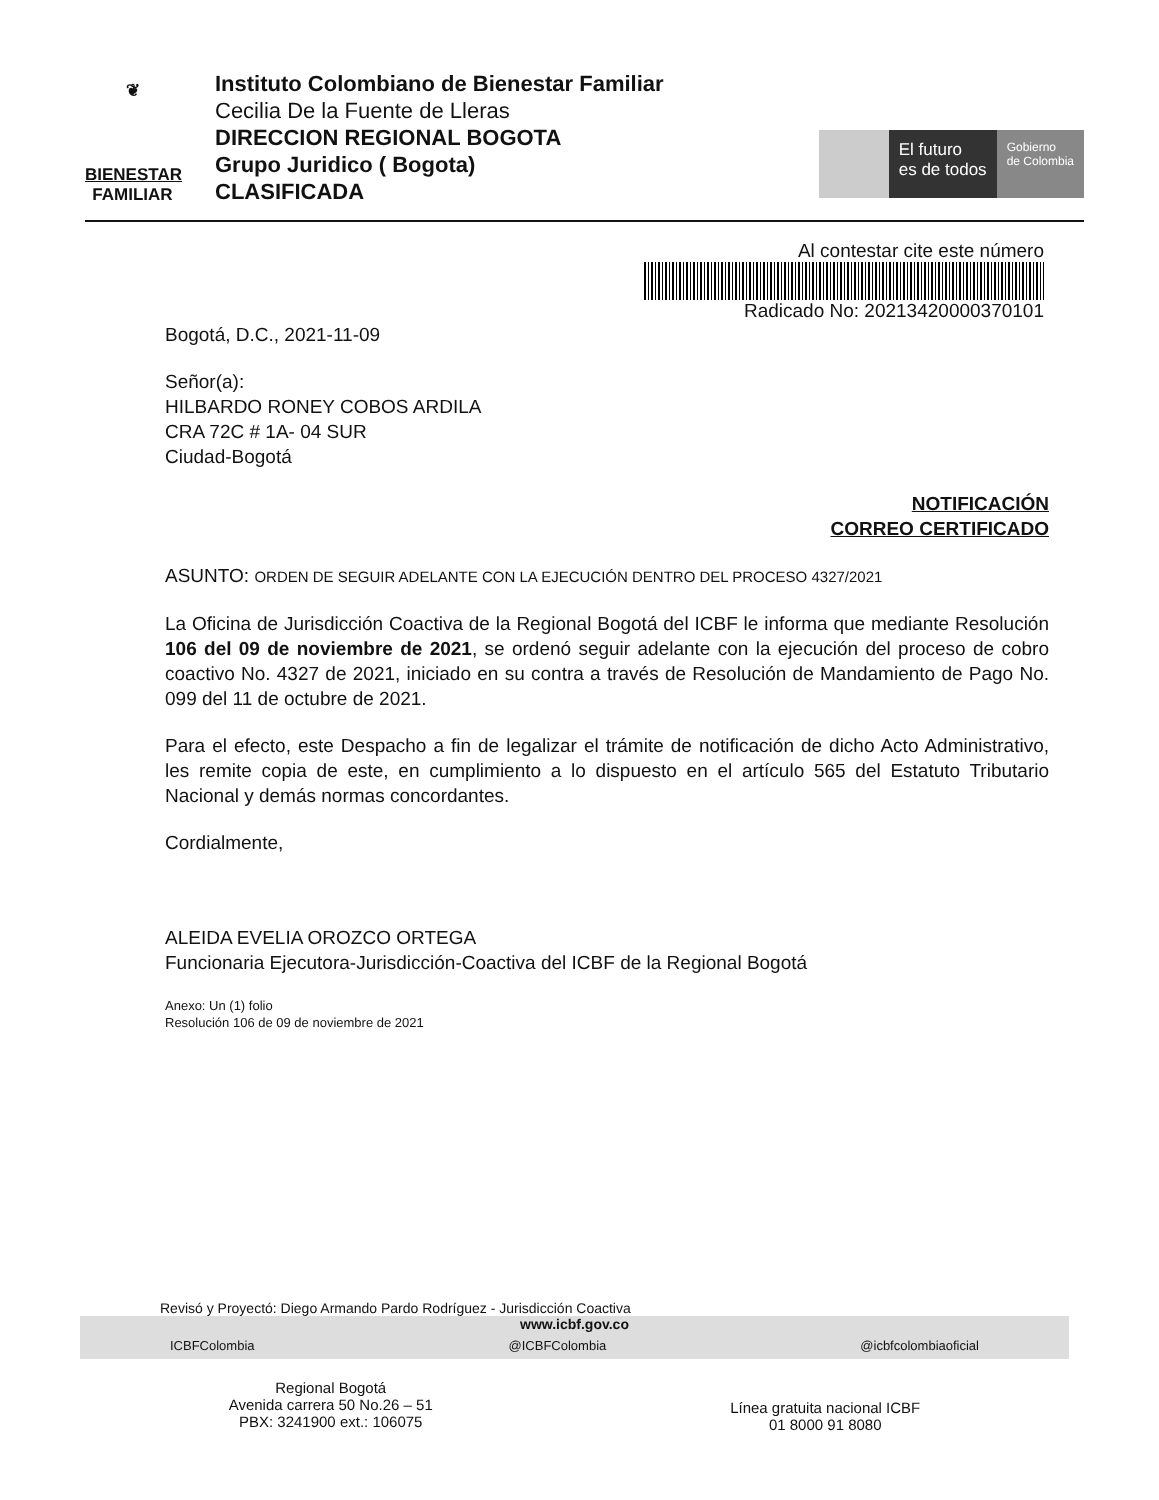❦
BIENESTAR
FAMILIAR
Instituto Colombiano de Bienestar Familiar
Cecilia De la Fuente de Lleras
DIRECCION REGIONAL BOGOTA
Grupo Juridico ( Bogota)
CLASIFICADA
El futuro
es de todos
Gobierno
de Colombia
Al contestar cite este número
Radicado No: 20213420000370101
Bogotá, D.C., 2021-11-09
Señor(a):
HILBARDO RONEY COBOS ARDILA
CRA 72C # 1A- 04 SUR
Ciudad-Bogotá
NOTIFICACIÓN
CORREO CERTIFICADO
ASUNTO: ORDEN DE SEGUIR ADELANTE CON LA EJECUCIÓN DENTRO DEL PROCESO 4327/2021
La Oficina de Jurisdicción Coactiva de la Regional Bogotá del ICBF le informa que mediante Resolución 106 del 09 de noviembre de 2021, se ordenó seguir adelante con la ejecución del proceso de cobro coactivo No. 4327 de 2021, iniciado en su contra a través de Resolución de Mandamiento de Pago No. 099 del 11 de octubre de 2021.
Para el efecto, este Despacho a fin de legalizar el trámite de notificación de dicho Acto Administrativo, les remite copia de este, en cumplimiento a lo dispuesto en el artículo 565 del Estatuto Tributario Nacional y demás normas concordantes.
Cordialmente,
ALEIDA EVELIA OROZCO ORTEGA
Funcionaria Ejecutora-Jurisdicción-Coactiva del ICBF de la Regional Bogotá
Anexo: Un (1) folio
Resolución 106 de 09 de noviembre de 2021
Revisó y Proyectó: Diego Armando Pardo Rodríguez - Jurisdicción Coactiva
www.icbf.gov.co
ICBFColombia @ICBFColombia @icbfcolombiaoficial
Regional Bogotá
Avenida carrera 50 No.26 – 51
PBX: 3241900 ext.: 106075
Línea gratuita nacional ICBF
01 8000 91 8080